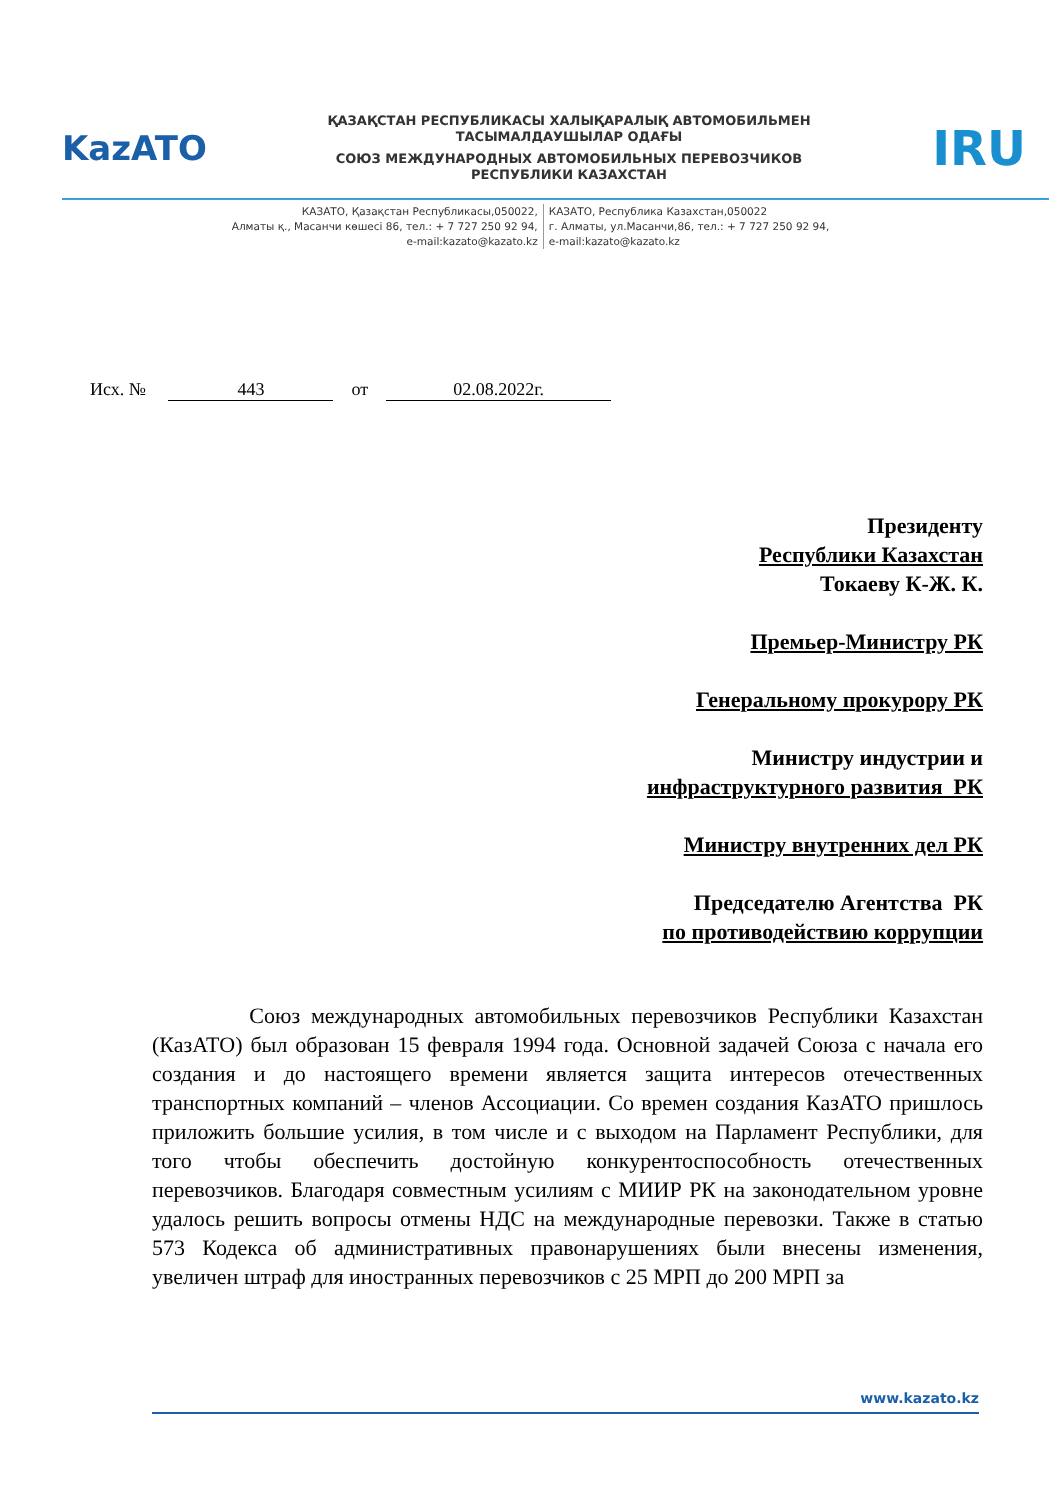KazATO
ҚАЗАҚСТАН РЕСПУБЛИКАСЫ ХАЛЫҚАРАЛЫҚ АВТОМОБИЛЬМЕН
ТАСЫМАЛДАУШЫЛАР ОДАҒЫ
СОЮЗ МЕЖДУНАРОДНЫХ АВТОМОБИЛЬНЫХ ПЕРЕВОЗЧИКОВ
РЕСПУБЛИКИ КАЗАХСТАН
IRU
КАЗАТО, Қазақстан Республикасы,050022,
Алматы қ., Масанчи көшесі 86, тел.: + 7 727 250 92 94,
e-mail:kazato@kazato.kz
КАЗАТО, Республика Казахстан,050022
г. Алматы, ул.Масанчи,86, тел.: + 7 727 250 92 94,
e-mail:kazato@kazato.kz
Исх. № 443 от 02.08.2022г.
Президенту
Республики Казахстан
Токаеву К-Ж. К.
Премьер-Министру РК
Генеральному прокурору РК
Министру индустрии и
инфраструктурного развития РК
Министру внутренних дел РК
Председателю Агентства РК
по противодействию коррупции
Союз международных автомобильных перевозчиков Республики Казахстан (КазАТО) был образован 15 февраля 1994 года. Основной задачей Союза с начала его создания и до настоящего времени является защита интересов отечественных транспортных компаний – членов Ассоциации. Со времен создания КазАТО пришлось приложить большие усилия, в том числе и с выходом на Парламент Республики, для того чтобы обеспечить достойную конкурентоспособность отечественных перевозчиков. Благодаря совместным усилиям с МИИР РК на законодательном уровне удалось решить вопросы отмены НДС на международные перевозки. Также в статью 573 Кодекса об административных правонарушениях были внесены изменения, увеличен штраф для иностранных перевозчиков с 25 МРП до 200 МРП за
www.kazato.kz